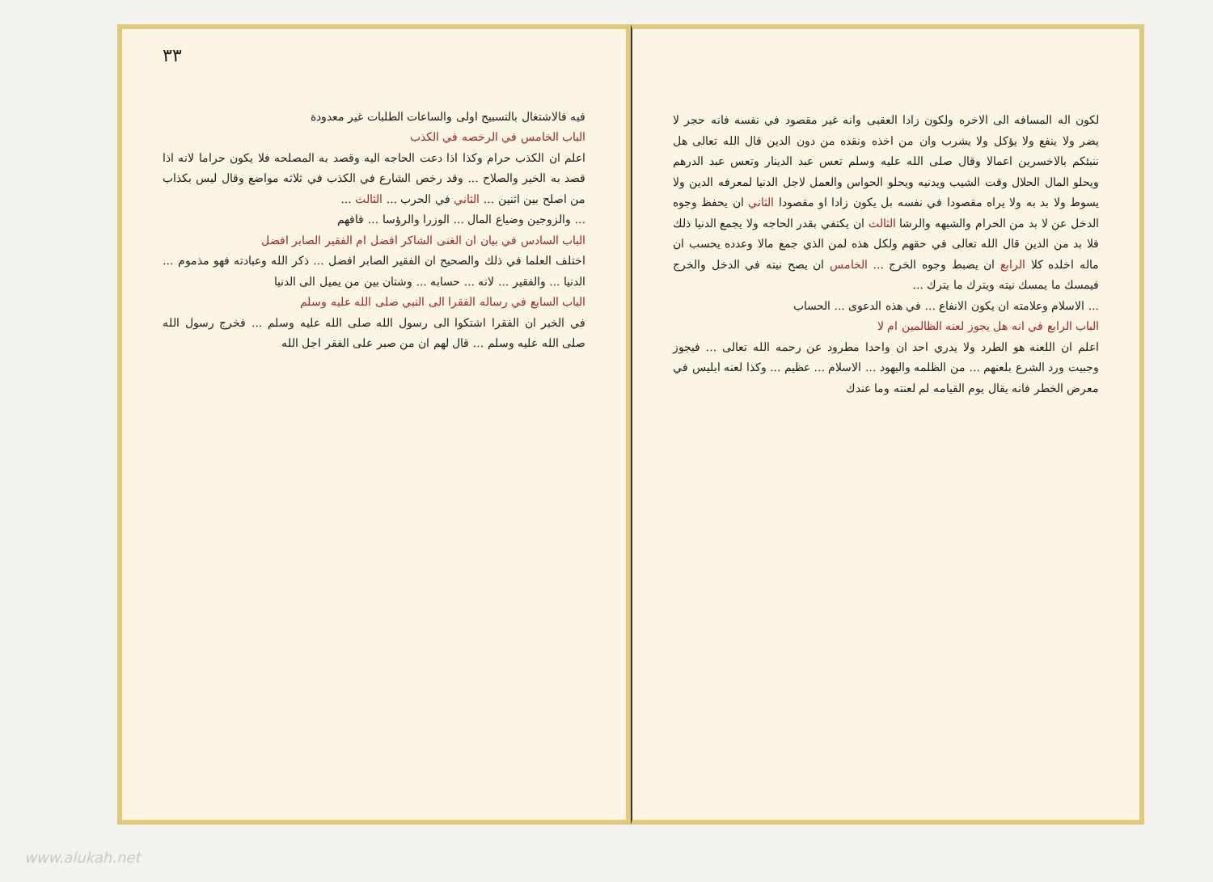لكون اله المسافه الى الاخره ولكون زادا العقبى وانه غير مقصود في نفسه فانه حجر لا يضر ولا ينفع ولا يؤكل ولا يشرب وان من اخذه ونقده من دون الدين قال الله تعالى هل ننبئكم بالاخسرين اعمالا وقال صلى الله عليه وسلم تعس عبد الدينار وتعس عبد الدرهم ويحلو المال الحلال وقت الشيب ويدنيه ويحلو الحواس والعمل لاجل الدنيا لمعرفه الدين ولا يسوط ولا بد به ولا يراه مقصودا في نفسه بل يكون زادا او مقصودا الثاني ان يحفظ وجوه الدخل عن لا بد من الحرام والشبهه والرشا الثالث ان يكتفي بقدر الحاجه ولا يجمع الدنيا ذلك فلا بد من الدين قال الله تعالى في حقهم ولكل هذه لمن الذي جمع مالا وعدده يحسب ان ماله اخلده كلا الرابع ان يضبط وجوه الخرج ... الخامس ان يصح نيته في الدخل والخرج فيمسك ما يمسك نيته ويترك ما يترك ...
... الاسلام وعلامته ان يكون الانفاع ... في هذه الدعوى ... الحساب
الباب الرابع في انه هل يجوز لعنه الظالمين ام لا
اعلم ان اللعنه هو الطرد ولا يدري احد ان واحدا مطرود عن رحمه الله تعالى ... فيجوز وجبيت ورد الشرع بلعنهم ... من الظلمه واليهود ... الاسلام ... عظيم ... وكذا لعنه ابليس في معرض الخطر فانه يقال يوم القيامه لم لعنته وما عندك
٣٣
فيه فالاشتغال بالتسبيح اولى والساعات الطلبات غير معدودة
الباب الخامس في الرخصه في الكذب
اعلم ان الكذب حرام وكذا اذا دعت الحاجه اليه وقصد به المصلحه فلا يكون حراما لانه اذا قصد به الخير والصلاح ... وقد رخص الشارع في الكذب في ثلاثه مواضع وقال ليس بكذاب من اصلح بين اثنين ... الثاني في الحرب ... الثالث ...
... والزوجين وضياع المال ... الوزرا والرؤسا ... فافهم
الباب السادس في بيان ان الغنى الشاكر افضل ام الفقير الصابر افضل
اختلف العلما في ذلك والصحيح ان الفقير الصابر افضل ... ذكر الله وعبادته فهو مذموم ... الدنيا ... والفقير ... لانه ... حسابه ... وشتان بين من يميل الى الدنيا
الباب السابع في رساله الفقرا الى النبي صلى الله عليه وسلم
في الخبر ان الفقرا اشتكوا الى رسول الله صلى الله عليه وسلم ... فخرج رسول الله صلى الله عليه وسلم ... قال لهم ان من صبر على الفقر اجل الله
www.alukah.net